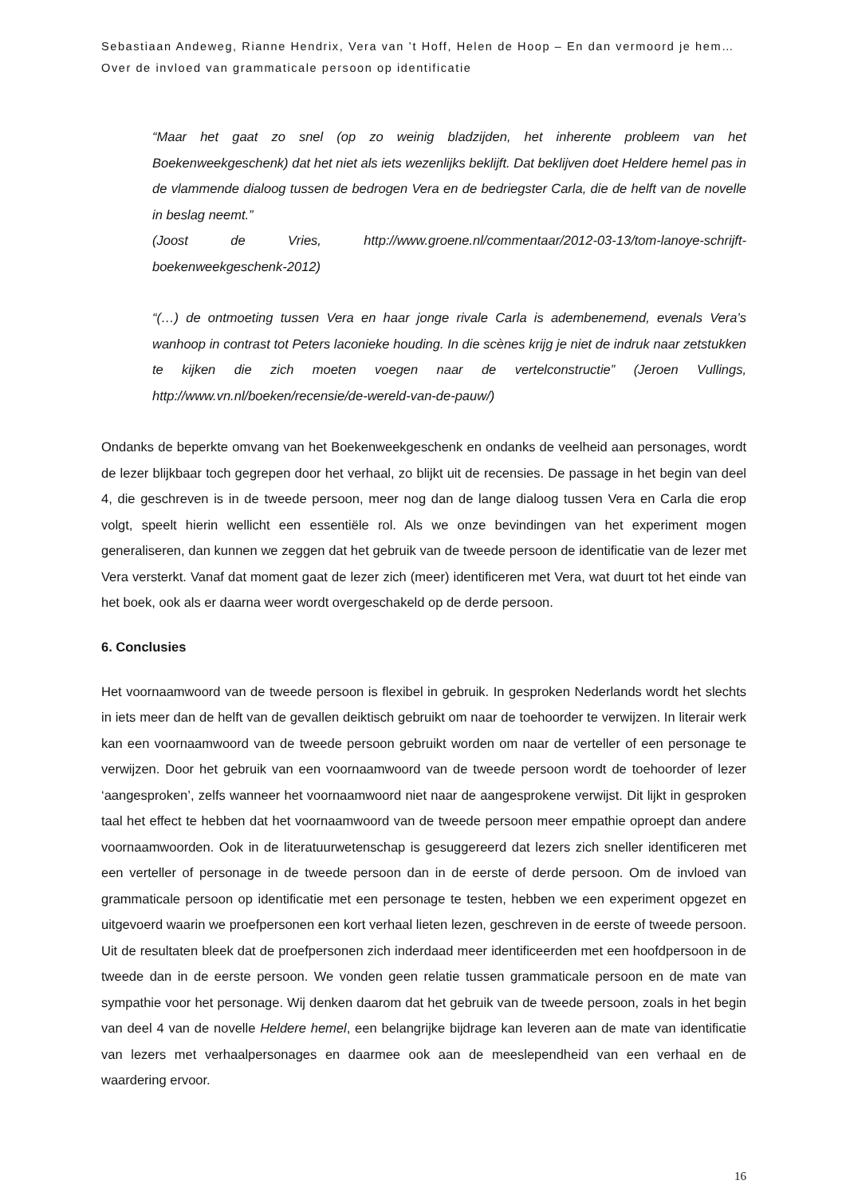Sebastiaan Andeweg, Rianne Hendrix, Vera van ’t Hoff, Helen de Hoop – En dan vermoord je hem… Over de invloed van grammaticale persoon op identificatie
“Maar het gaat zo snel (op zo weinig bladzijden, het inherente probleem van het Boekenweekgeschenk) dat het niet als iets wezenlijks beklijft. Dat beklijven doet Heldere hemel pas in de vlammende dialoog tussen de bedrogen Vera en de bedriegster Carla, die de helft van de novelle in beslag neemt.”
(Joost de Vries, http://www.groene.nl/commentaar/2012-03-13/tom-lanoye-schrijft-boekenweekgeschenk-2012)
“(…) de ontmoeting tussen Vera en haar jonge rivale Carla is adembenemend, evenals Vera’s wanhoop in contrast tot Peters laconieke houding. In die scènes krijg je niet de indruk naar zetstukken te kijken die zich moeten voegen naar de vertelconstructie” (Jeroen Vullings, http://www.vn.nl/boeken/recensie/de-wereld-van-de-pauw/)
Ondanks de beperkte omvang van het Boekenweekgeschenk en ondanks de veelheid aan personages, wordt de lezer blijkbaar toch gegrepen door het verhaal, zo blijkt uit de recensies. De passage in het begin van deel 4, die geschreven is in de tweede persoon, meer nog dan de lange dialoog tussen Vera en Carla die erop volgt, speelt hierin wellicht een essentiële rol. Als we onze bevindingen van het experiment mogen generaliseren, dan kunnen we zeggen dat het gebruik van de tweede persoon de identificatie van de lezer met Vera versterkt. Vanaf dat moment gaat de lezer zich (meer) identificeren met Vera, wat duurt tot het einde van het boek, ook als er daarna weer wordt overgeschakeld op de derde persoon.
6. Conclusies
Het voornaamwoord van de tweede persoon is flexibel in gebruik. In gesproken Nederlands wordt het slechts in iets meer dan de helft van de gevallen deiktisch gebruikt om naar de toehoorder te verwijzen. In literair werk kan een voornaamwoord van de tweede persoon gebruikt worden om naar de verteller of een personage te verwijzen. Door het gebruik van een voornaamwoord van de tweede persoon wordt de toehoorder of lezer ‘aangesproken’, zelfs wanneer het voornaamwoord niet naar de aangesprokene verwijst. Dit lijkt in gesproken taal het effect te hebben dat het voornaamwoord van de tweede persoon meer empathie oproept dan andere voornaamwoorden. Ook in de literatuurwetenschap is gesuggereerd dat lezers zich sneller identificeren met een verteller of personage in de tweede persoon dan in de eerste of derde persoon. Om de invloed van grammaticale persoon op identificatie met een personage te testen, hebben we een experiment opgezet en uitgevoerd waarin we proefpersonen een kort verhaal lieten lezen, geschreven in de eerste of tweede persoon. Uit de resultaten bleek dat de proefpersonen zich inderdaad meer identificeerden met een hoofdpersoon in de tweede dan in de eerste persoon. We vonden geen relatie tussen grammaticale persoon en de mate van sympathie voor het personage. Wij denken daarom dat het gebruik van de tweede persoon, zoals in het begin van deel 4 van de novelle Heldere hemel, een belangrijke bijdrage kan leveren aan de mate van identificatie van lezers met verhaalpersonages en daarmee ook aan de meeslependheid van een verhaal en de waardering ervoor.
16